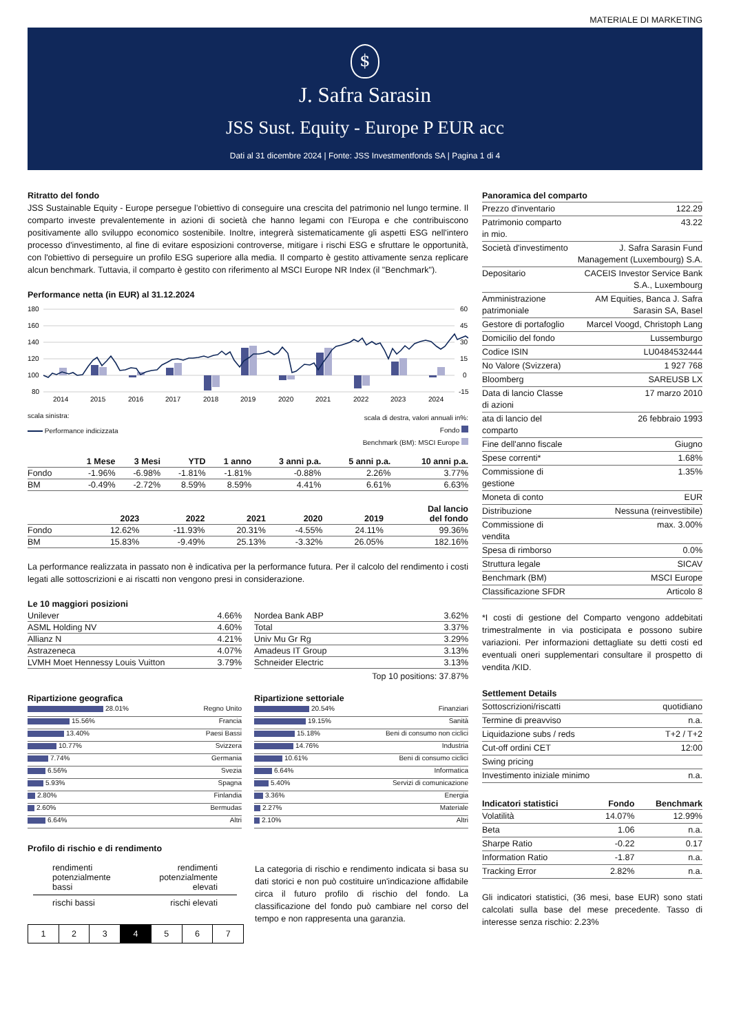MATERIALE DI MARKETING
$
J. Safra Sarasin
JSS Sust. Equity - Europe P EUR acc
Dati al 31 dicembre 2024 | Fonte: JSS Investmentfonds SA | Pagina 1 di 4
Ritratto del fondo
JSS Sustainable Equity - Europe persegue l’obiettivo di conseguire una crescita del patrimonio nel lungo termine. Il comparto investe prevalentemente in azioni di società che hanno legami con l'Europa e che contribuiscono positivamente allo sviluppo economico sostenibile. Inoltre, integrerà sistematicamente gli aspetti ESG nell'intero processo d'investimento, al fine di evitare esposizioni controverse, mitigare i rischi ESG e sfruttare le opportunità, con l'obiettivo di perseguire un profilo ESG superiore alla media. Il comparto è gestito attivamente senza replicare alcun benchmark. Tuttavia, il comparto è gestito con riferimento al MSCI Europe NR Index (il "Benchmark").
Performance netta (in EUR) al 31.12.2024
180
160
140
120
100
80
60
45
30
15
0
-15
2014
2015
2016
2017
2018
2019
2020
2021
2022
2023
2024
scala sinistra:
Performance indicizzata
scala di destra, valori annuali in%:
Fondo
Benchmark (BM): MSCI Europe
| | 1 Mese | 3 Mesi | YTD | 1 anno | 3 anni p.a. | 5 anni p.a. | 10 anni p.a. |
| --- | --- | --- | --- | --- | --- | --- | --- |
| Fondo | -1.96% | -6.98% | -1.81% | -1.81% | -0.88% | 2.26% | 3.77% |
| BM | -0.49% | -2.72% | 8.59% | 8.59% | 4.41% | 6.61% | 6.63% |
| | 2023 | 2022 | 2021 | 2020 | 2019 | Dal lancio del fondo |
| --- | --- | --- | --- | --- | --- | --- |
| Fondo | 12.62% | -11.93% | 20.31% | -4.55% | 24.11% | 99.36% |
| BM | 15.83% | -9.49% | 25.13% | -3.32% | 26.05% | 182.16% |
La performance realizzata in passato non è indicativa per la performance futura. Per il calcolo del rendimento i costi legati alle sottoscrizioni e ai riscatti non vengono presi in considerazione.
Le 10 maggiori posizioni
| Unilever | 4.66% |
| ASML Holding NV | 4.60% |
| Allianz N | 4.21% |
| Astrazeneca | 4.07% |
| LVMH Moet Hennessy Louis Vuitton | 3.79% |
| Nordea Bank ABP | 3.62% |
| Total | 3.37% |
| Univ Mu Gr Rg | 3.29% |
| Amadeus IT Group | 3.13% |
| Schneider Electric | 3.13% |
Top 10 positions: 37.87%
Ripartizione geografica
28.01% Regno Unito
15.56% Francia
13.40% Paesi Bassi
10.77% Svizzera
7.74% Germania
6.56% Svezia
5.93% Spagna
2.80% Finlandia
2.60% Bermudas
6.64% Altri
Ripartizione settoriale
20.54% Finanziari
19.15% Sanità
15.18% Beni di consumo non ciclici
14.76% Industria
10.61% Beni di consumo ciclici
6.64% Informatica
5.40% Servizi di comunicazione
3.36% Energia
2.27% Materiale
2.10% Altri
Profilo di rischio e di rendimento
rendimenti
potenzialmente
bassi rendimenti
potenzialmente
elevati
rischi bassi rischi elevati
1 2 3 4 5 6 7
La categoria di rischio e rendimento indicata si basa su dati storici e non può costituire un'indicazione affidabile circa il futuro profilo di rischio del fondo. La classificazione del fondo può cambiare nel corso del tempo e non rappresenta una garanzia.
Panoramica del comparto
| Prezzo d'inventario | 122.29 |
| Patrimonio comparto in mio. | 43.22 |
| Società d'investimento | J. Safra Sarasin Fund Management (Luxembourg) S.A. |
| Depositario | CACEIS Investor Service Bank S.A., Luxembourg |
| Amministrazione patrimoniale | AM Equities, Banca J. Safra Sarasin SA, Basel |
| Gestore di portafoglio | Marcel Voogd, Christoph Lang |
| Domicilio del fondo | Lussemburgo |
| Codice ISIN | LU0484532444 |
| No Valore (Svizzera) | 1 927 768 |
| Bloomberg | SAREUSB LX |
| Data di lancio Classe di azioni | 17 marzo 2010 |
| ata di lancio del comparto | 26 febbraio 1993 |
| Fine dell'anno fiscale | Giugno |
| Spese correnti* | 1.68% |
| Commissione di gestione | 1.35% |
| Moneta di conto | EUR |
| Distribuzione | Nessuna (reinvestibile) |
| Commissione di vendita | max. 3.00% |
| Spesa di rimborso | 0.0% |
| Struttura legale | SICAV |
| Benchmark (BM) | MSCI Europe |
| Classificazione SFDR | Articolo 8 |
*I costi di gestione del Comparto vengono addebitati trimestralmente in via posticipata e possono subire variazioni. Per informazioni dettagliate su detti costi ed eventuali oneri supplementari consultare il prospetto di vendita /KID.
Settlement Details
| Sottoscrizioni/riscatti | quotidiano |
| Termine di preavviso | n.a. |
| Liquidazione subs / reds | T+2 / T+2 |
| Cut-off ordini CET | 12:00 |
| Swing pricing | |
| Investimento iniziale minimo | n.a. |
| Indicatori statistici | Fondo | Benchmark |
| --- | --- | --- |
| Volatilità | 14.07% | 12.99% |
| Beta | 1.06 | n.a. |
| Sharpe Ratio | -0.22 | 0.17 |
| Information Ratio | -1.87 | n.a. |
| Tracking Error | 2.82% | n.a. |
Gli indicatori statistici, (36 mesi, base EUR) sono stati calcolati sulla base del mese precedente. Tasso di interesse senza rischio: 2.23%